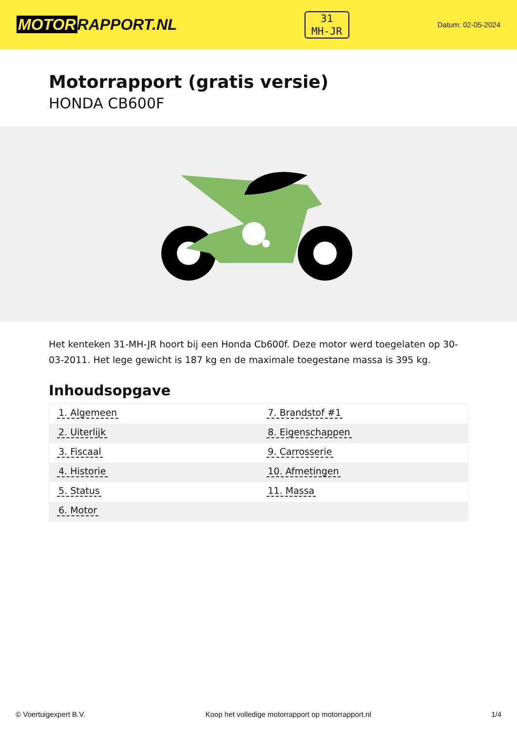MOTOR RAPPORT.NL
31
MH-JR
Datum: 02-05-2024
Motorrapport (gratis versie)
HONDA CB600F
Het kenteken 31-MH-JR hoort bij een Honda Cb600f. Deze motor werd toegelaten op 30-03-2011. Het lege gewicht is 187 kg en de maximale toegestane massa is 395 kg.
Inhoudsopgave
| 1. Algemeen | 7. Brandstof #1 |
| 2. Uiterlijk | 8. Eigenschappen |
| 3. Fiscaal | 9. Carrosserie |
| 4. Historie | 10. Afmetingen |
| 5. Status | 11. Massa |
| 6. Motor | |
© Voertuigexpert B.V. Koop het volledige motorrapport op motorrapport.nl 1/4